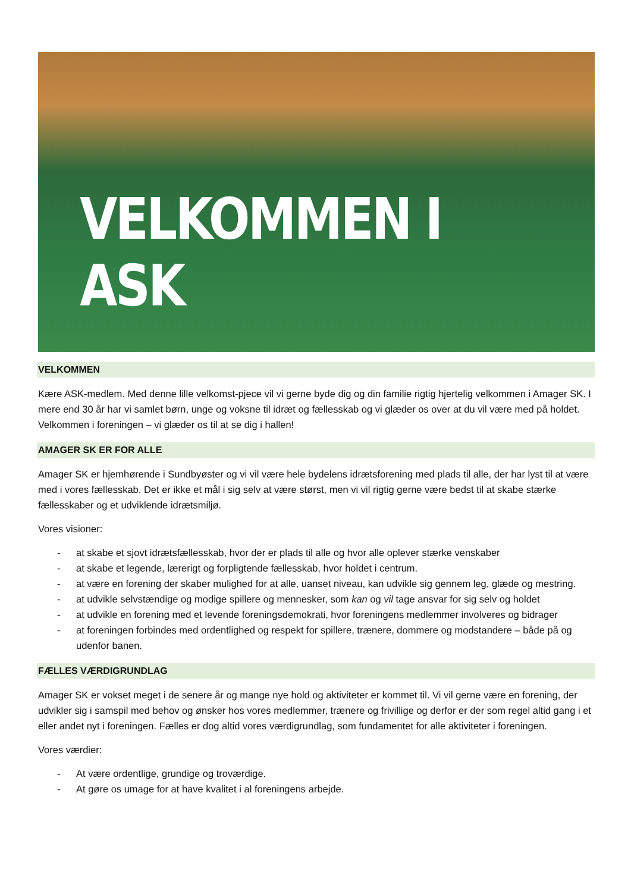VELKOMMEN I ASK
VELKOMMEN
Kære ASK-medlem. Med denne lille velkomst-pjece vil vi gerne byde dig og din familie rigtig hjertelig velkommen i Amager SK. I mere end 30 år har vi samlet børn, unge og voksne til idræt og fællesskab og vi glæder os over at du vil være med på holdet. Velkommen i foreningen – vi glæder os til at se dig i hallen!
AMAGER SK ER FOR ALLE
Amager SK er hjemhørende i Sundbyøster og vi vil være hele bydelens idrætsforening med plads til alle, der har lyst til at være med i vores fællesskab. Det er ikke et mål i sig selv at være størst, men vi vil rigtig gerne være bedst til at skabe stærke fællesskaber og et udviklende idrætsmiljø.
Vores visioner:
- at skabe et sjovt idrætsfællesskab, hvor der er plads til alle og hvor alle oplever stærke venskaber
- at skabe et legende, lærerigt og forpligtende fællesskab, hvor holdet i centrum.
- at være en forening der skaber mulighed for at alle, uanset niveau, kan udvikle sig gennem leg, glæde og mestring.
- at udvikle selvstændige og modige spillere og mennesker, som kan og vil tage ansvar for sig selv og holdet
- at udvikle en forening med et levende foreningsdemokrati, hvor foreningens medlemmer involveres og bidrager
- at foreningen forbindes med ordentlighed og respekt for spillere, trænere, dommere og modstandere – både på og udenfor banen.
FÆLLES VÆRDIGRUNDLAG
Amager SK er vokset meget i de senere år og mange nye hold og aktiviteter er kommet til. Vi vil gerne være en forening, der udvikler sig i samspil med behov og ønsker hos vores medlemmer, trænere og frivillige og derfor er der som regel altid gang i et eller andet nyt i foreningen. Fælles er dog altid vores værdigrundlag, som fundamentet for alle aktiviteter i foreningen.
Vores værdier:
- At være ordentlige, grundige og troværdige.
- At gøre os umage for at have kvalitet i al foreningens arbejde.